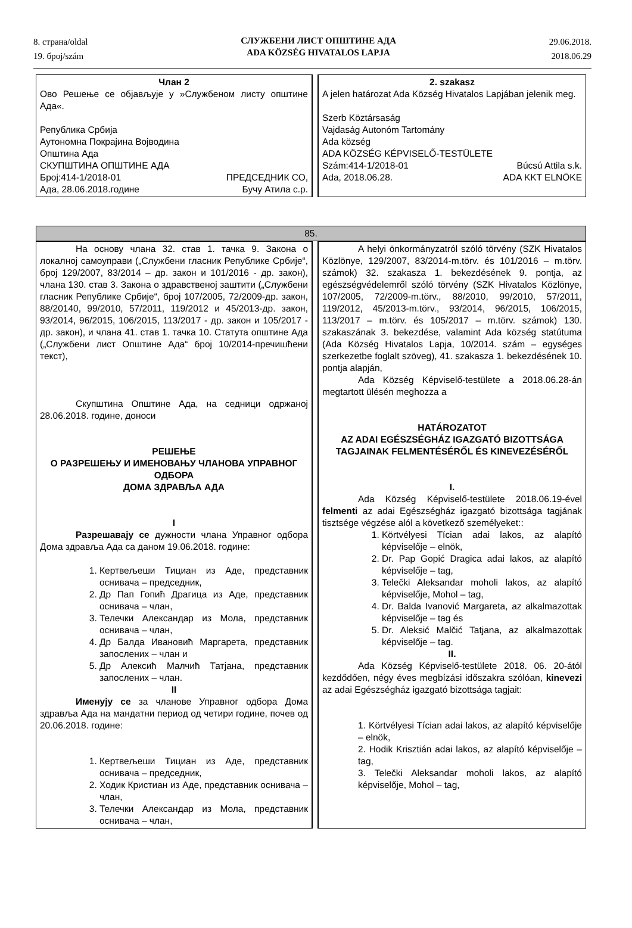8. страна/oldal
19. број/szám
СЛУЖБЕНИ ЛИСТ ОПШТИНЕ АДА
ADA KÖZSÉG HIVATALOS LAPJA
29.06.2018.
2018.06.29
| Члан 2 Ово Решење се објављује у »Службеном листу општине Ада«. Република Србија Аутономна Покрајина Војводина Општина Ада СКУПШТИНА ОПШТИНЕ АДА Број:414-1/2018-01 ПРЕДСЕДНИК СО, Ада, 28.06.2018.године Бучу Атила с.р. | | 2. szakasz A jelen határozat Ada Község Hivatalos Lapjában jelenik meg. Szerb Köztársaság Vajdaság Autonóm Tartomány Ada község ADA KÖZSÉG KÉPVISELŐ-TESTÜLETE Szám:414-1/2018-01 Búcsú Attila s.k. Ada, 2018.06.28. ADA KKT ELNÖKE |
| 85. | | |
| На основу члана 32. став 1. тачка 9. Закона о локалној самоуправи („Службени гласник Републике Србије“, број 129/2007, 83/2014 – др. закон и 101/2016 - др. закон), члана 130. став 3. Закона о здравственој заштити („Службени гласник Републике Србије“, број 107/2005, 72/2009-др. закон, 88/20140, 99/2010, 57/2011, 119/2012 и 45/2013-др. закон, 93/2014, 96/2015, 106/2015, 113/2017 - др. закон и 105/2017 - др. закон), и члана 41. став 1. тачка 10. Статута општине Ада („Службени лист Општине Ада“ број 10/2014-пречишћени текст), Скупштина Општине Ада, на седници одржаној 28.06.2018. године, доноси РЕШЕЊЕ О РАЗРЕШЕЊУ И ИМЕНОВАЊУ ЧЛАНОВА УПРАВНОГ ОДБОРА ДОМА ЗДРАВЉА АДА I Разрешавају се дужности члана Управног одбора Дома здравља Ада са даном 19.06.2018. године: 1. Кертвељеши Тициан из Аде, представник оснивача – председник, 2. Др Пап Гопић Драгица из Аде, представник оснивача – члан, 3. Телечки Александар из Мола, представник оснивача – члан, 4. Др Балда Ивановић Маргарета, представник запослених – члан и 5. Др Алексић Малчић Татјана, представник запослених – члан. II Именују се за чланове Управног одбора Дома здравља Ада на мандатни период од четири године, почев од 20.06.2018. године: 1. Кертвељеши Тициан из Аде, представник оснивача – председник, 2. Ходик Кристиан из Аде, представник оснивача – члан, 3. Телечки Александар из Мола, представник оснивача – члан, | | A helyi önkormányzatról szóló törvény (SZK Hivatalos Közlönye, 129/2007, 83/2014-m.törv. és 101/2016 – m.törv. számok) 32. szakasza 1. bekezdésének 9. pontja, az egészségvédelemről szóló törvény (SZK Hivatalos Közlönye, 107/2005, 72/2009-m.törv., 88/2010, 99/2010, 57/2011, 119/2012, 45/2013-m.törv., 93/2014, 96/2015, 106/2015, 113/2017 – m.törv. és 105/2017 – m.törv. számok) 130. szakaszának 3. bekezdése, valamint Ada község statútuma (Ada Község Hivatalos Lapja, 10/2014. szám – egységes szerkezetbe foglalt szöveg), 41. szakasza 1. bekezdésének 10. pontja alapján, Ada Község Képviselő-testülete a 2018.06.28-án megtartott ülésén meghozza a HATÁROZATOT AZ ADAI EGÉSZSÉGHÁZ IGAZGATÓ BIZOTTSÁGA TAGJAINAK FELMENTÉSÉRŐL ÉS KINEVEZÉSÉRŐL I. Ada Község Képviselő-testülete 2018.06.19-ével felmenti az adai Egészségház igazgató bizottsága tagjának tisztsége végzése alól a következő személyeket:: 1. Körtvélyesi Tícian adai lakos, az alapító képviselője – elnök, 2. Dr. Pap Gopić Dragica adai lakos, az alapító képviselője – tag, 3. Telečki Aleksandar moholi lakos, az alapító képviselője, Mohol – tag, 4. Dr. Balda Ivanović Margareta, az alkalmazottak képviselője – tag és 5. Dr. Aleksić Malčić Tatjana, az alkalmazottak képviselője – tag. II. Ada Község Képviselő-testülete 2018. 06. 20-ától kezdődően, négy éves megbízási időszakra szólóan, kinevezi az adai Egészségház igazgató bizottsága tagjait: 1. Körtvélyesi Tícian adai lakos, az alapító képviselője – elnök, 2. Hodik Krisztián adai lakos, az alapító képviselője – tag, 3. Telečki Aleksandar moholi lakos, az alapító képviselője, Mohol – tag, |